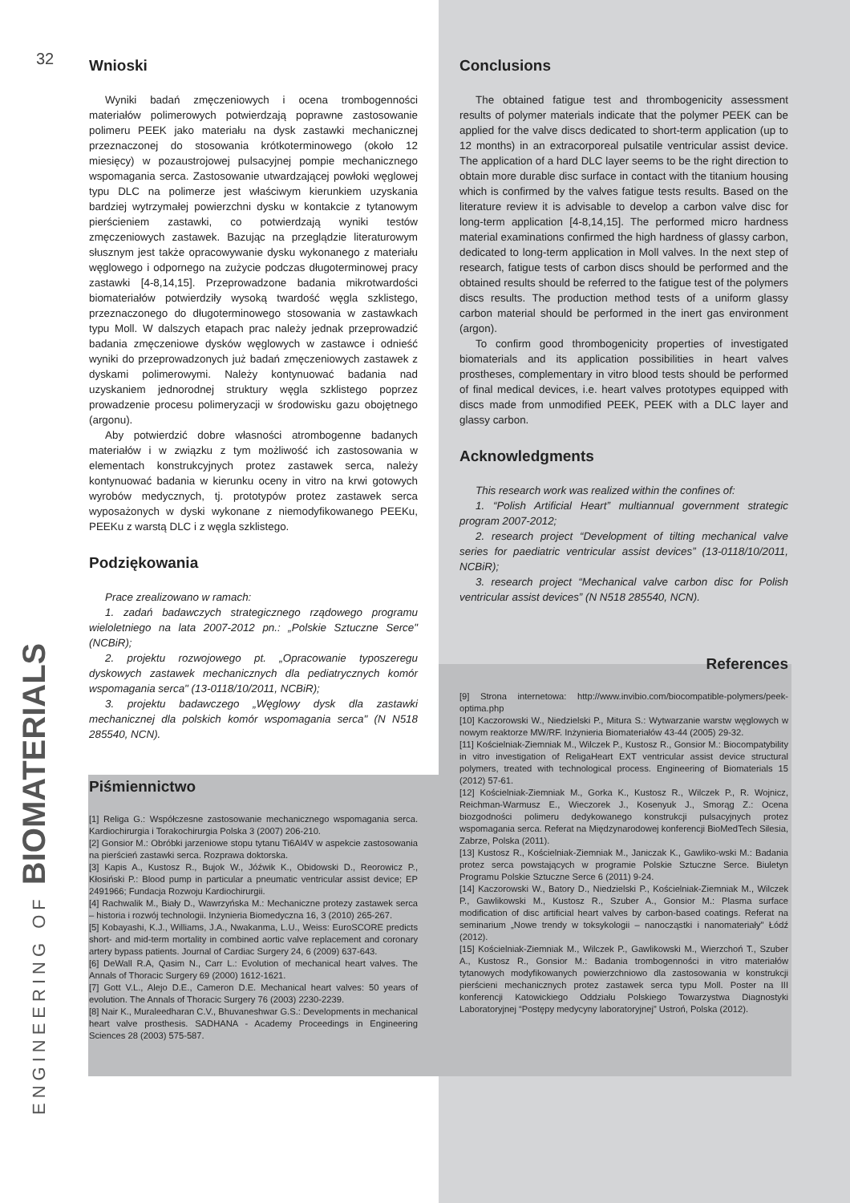32
Wnioski
Wyniki badań zmęczeniowych i ocena trombogenności materiałów polimerowych potwierdzają poprawne zastosowanie polimeru PEEK jako materiału na dysk zastawki mechanicznej przeznaczonej do stosowania krótkoterminowego (około 12 miesięcy) w pozaustrojowej pulsacyjnej pompie mechanicznego wspomagania serca. Zastosowanie utwardzającej powłoki węglowej typu DLC na polimerze jest właściwym kierunkiem uzyskania bardziej wytrzymałej powierzchni dysku w kontakcie z tytanowym pierścieniem zastawki, co potwierdzają wyniki testów zmęczeniowych zastawek. Bazując na przeglądzie literaturowym słusznym jest także opracowywanie dysku wykonanego z materiału węglowego i odpornego na zużycie podczas długoterminowej pracy zastawki [4-8,14,15]. Przeprowadzone badania mikrotwardości biomateriałów potwierdziły wysoką twardość węgla szklistego, przeznaczonego do długoterminowego stosowania w zastawkach typu Moll. W dalszych etapach prac należy jednak przeprowadzić badania zmęczeniowe dysków węglowych w zastawce i odnieść wyniki do przeprowadzonych już badań zmęczeniowych zastawek z dyskami polimerowymi. Należy kontynuować badania nad uzyskaniem jednorodnej struktury węgla szklistego poprzez prowadzenie procesu polimeryzacji w środowisku gazu obojętnego (argonu).
Aby potwierdzić dobre własności atrombogenne badanych materiałów i w związku z tym możliwość ich zastosowania w elementach konstrukcyjnych protez zastawek serca, należy kontynuować badania w kierunku oceny in vitro na krwi gotowych wyrobów medycznych, tj. prototypów protez zastawek serca wyposażonych w dyski wykonane z niemodyfikowanego PEEKu, PEEKu z warstą DLC i z węgla szklistego.
Podziękowania
Prace zrealizowano w ramach:
1. zadań badawczych strategicznego rządowego programu wieloletniego na lata 2007-2012 pn.: „Polskie Sztuczne Serce" (NCBiR);
2. projektu rozwojowego pt. „Opracowanie typoszeregu dyskowych zastawek mechanicznych dla pediatrycznych komór wspomagania serca" (13-0118/10/2011, NCBiR);
3. projektu badawczego „Węglowy dysk dla zastawki mechanicznej dla polskich komór wspomagania serca" (N N518 285540, NCN).
Piśmiennictwo
[1] Religa G.: Współczesne zastosowanie mechanicznego wspomagania serca. Kardiochirurgia i Torakochirurgia Polska 3 (2007) 206-210.
[2] Gonsior M.: Obróbki jarzeniowe stopu tytanu Ti6Al4V w aspekcie zastosowania na pierścień zastawki serca. Rozprawa doktorska.
[3] Kapis A., Kustosz R., Bujok W., Jóźwik K., Obidowski D., Reorowicz P., Kłosiński P.: Blood pump in particular a pneumatic ventricular assist device; EP 2491966; Fundacja Rozwoju Kardiochirurgii.
[4] Rachwalik M., Biały D., Wawrzyńska M.: Mechaniczne protezy zastawek serca – historia i rozwój technologii. Inżynieria Biomedyczna 16, 3 (2010) 265-267.
[5] Kobayashi, K.J., Williams, J.A., Nwakanma, L.U., Weiss: EuroSCORE predicts short- and mid-term mortality in combined aortic valve replacement and coronary artery bypass patients. Journal of Cardiac Surgery 24, 6 (2009) 637-643.
[6] DeWall R.A, Qasim N., Carr L.: Evolution of mechanical heart valves. The Annals of Thoracic Surgery 69 (2000) 1612-1621.
[7] Gott V.L., Alejo D.E., Cameron D.E. Mechanical heart valves: 50 years of evolution. The Annals of Thoracic Surgery 76 (2003) 2230-2239.
[8] Nair K., Muraleedharan C.V., Bhuvaneshwar G.S.: Developments in mechanical heart valve prosthesis. SADHANA - Academy Proceedings in Engineering Sciences 28 (2003) 575-587.
Conclusions
The obtained fatigue test and thrombogenicity assessment results of polymer materials indicate that the polymer PEEK can be applied for the valve discs dedicated to short-term application (up to 12 months) in an extracorporeal pulsatile ventricular assist device. The application of a hard DLC layer seems to be the right direction to obtain more durable disc surface in contact with the titanium housing which is confirmed by the valves fatigue tests results. Based on the literature review it is advisable to develop a carbon valve disc for long-term application [4-8,14,15]. The performed micro hardness material examinations confirmed the high hardness of glassy carbon, dedicated to long-term application in Moll valves. In the next step of research, fatigue tests of carbon discs should be performed and the obtained results should be referred to the fatigue test of the polymers discs results. The production method tests of a uniform glassy carbon material should be performed in the inert gas environment (argon).
To confirm good thrombogenicity properties of investigated biomaterials and its application possibilities in heart valves prostheses, complementary in vitro blood tests should be performed of final medical devices, i.e. heart valves prototypes equipped with discs made from unmodified PEEK, PEEK with a DLC layer and glassy carbon.
Acknowledgments
This research work was realized within the confines of:
1. “Polish Artificial Heart” multiannual government strategic program 2007-2012;
2. research project “Development of tilting mechanical valve series for paediatric ventricular assist devices” (13-0118/10/2011, NCBiR);
3. research project “Mechanical valve carbon disc for Polish ventricular assist devices” (N N518 285540, NCN).
References
[9] Strona internetowa: http://www.invibio.com/biocompatible-polymers/peek-optima.php
[10] Kaczorowski W., Niedzielski P., Mitura S.: Wytwarzanie warstw węglowych w nowym reaktorze MW/RF. Inżynieria Biomateriałów 43-44 (2005) 29-32.
[11] Kościelniak-Ziemniak M., Wilczek P., Kustosz R., Gonsior M.: Biocompatybility in vitro investigation of ReligaHeart EXT ventricular assist device structural polymers, treated with technological process. Engineering of Biomaterials 15 (2012) 57-61.
[12] Kościelniak-Ziemniak M., Gorka K., Kustosz R., Wilczek P., R. Wojnicz, Reichman-Warmusz E., Wieczorek J., Kosenyuk J., Smorąg Z.: Ocena biozgodności polimeru dedykowanego konstrukcji pulsacyjnych protez wspomagania serca. Referat na Międzynarodowej konferencji BioMedTech Silesia, Zabrze, Polska (2011).
[13] Kustosz R., Kościelniak-Ziemniak M., Janiczak K., Gawliko-wski M.: Badania protez serca powstających w programie Polskie Sztuczne Serce. Biuletyn Programu Polskie Sztuczne Serce 6 (2011) 9-24.
[14] Kaczorowski W., Batory D., Niedzielski P., Kościelniak-Ziemniak M., Wilczek P., Gawlikowski M., Kustosz R., Szuber A., Gonsior M.: Plasma surface modification of disc artificial heart valves by carbon-based coatings. Referat na seminarium „Nowe trendy w toksykologii – nanocząstki i nanomateriały" Łódź (2012).
[15] Kościelniak-Ziemniak M., Wilczek P., Gawlikowski M., Wierzchoń T., Szuber A., Kustosz R., Gonsior M.: Badania trombogenności in vitro materiałów tytanowych modyfikowanych powierzchniowo dla zastosowania w konstrukcji pierścieni mechanicznych protez zastawek serca typu Moll. Poster na III konferencji Katowickiego Oddziału Polskiego Towarzystwa Diagnostyki Laboratoryjnej “Postępy medycyny laboratoryjnej” Ustroń, Polska (2012).
ENGINEERING OF BIOMATERIALS